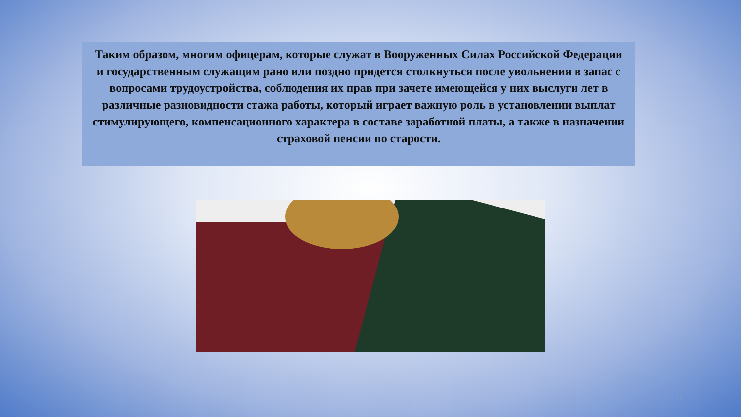Таким образом, многим офицерам, которые служат в Вооруженных Силах Российской Федерации и государственным служащим рано или поздно придется столкнуться после увольнения в запас с вопросами трудоустройства, соблюдения их прав при зачете имеющейся у них выслуги лет в различные разновидности стажа работы, который играет важную роль в установлении выплат стимулирующего, компенсационного характера в составе заработной платы, а также в назначении страховой пенсии по старости.
12